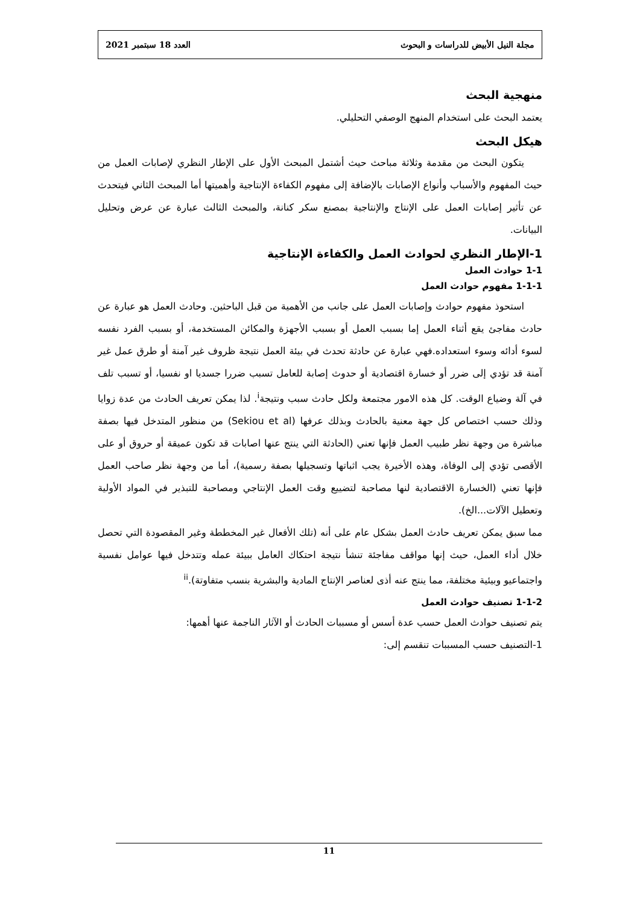مجلة النيل الأبيض للدراسات و البحوث العدد 18 سبتمبر 2021
منهجية البحث
يعتمد البحث على استخدام المنهج الوصفي التحليلي.
هيكل البحث
يتكون البحث من مقدمة وثلاثة مباحث حيث أشتمل المبحث الأول على الإطار النظري لإصابات العمل من حيث المفهوم والأسباب وأنواع الإصابات بالإضافة إلى مفهوم الكفاءة الإنتاجية وأهميتها أما المبحث الثاني فيتحدث عن تأثير إصابات العمل على الإنتاج والإنتاجية بمصنع سكر كنانة، والمبحث الثالث عبارة عن عرض وتحليل البيانات.
1-الإطار النظري لحوادث العمل والكفاءة الإنتاجية
1-1 حوادث العمل
1-1-1 مفهوم حوادث العمل
استحوذ مفهوم حوادث وإصابات العمل على جانب من الأهمية من قبل الباحثين. وحادث العمل هو عبارة عن حادث مفاجئ يقع أثناء العمل إما بسبب العمل أو بسبب الأجهزة والمكائن المستخدمة، أو بسبب الفرد نفسه لسوء أدائه وسوء استعداده.فهي عبارة عن حادثة تحدث في بيئة العمل نتيجة ظروف غير آمنة أو طرق عمل غير آمنة قد تؤدي إلى ضرر أو خسارة اقتصادية أو حدوث إصابة للعامل تسبب ضررا جسديا او نفسيا، أو تسبب تلف في آلة وضياع الوقت. كل هذه الامور مجتمعة ولكل حادث سبب ونتيجة<sup>i</sup>. لذا يمكن تعريف الحادث من عدة زوايا وذلك حسب اختصاص كل جهة معنية بالحادث وبذلك عرفها (Sekiou et al) من منظور المتدخل فيها بصفة مباشرة من وجهة نظر طبيب العمل فإنها تعني (الحادثة التي ينتج عنها اصابات قد تكون عميقة أو حروق أو على الأقصى تؤدي إلى الوفاة، وهذه الأخيرة يجب اثباتها وتسجيلها بصفة رسمية)، أما من وجهة نظر صاحب العمل فإنها تعني (الخسارة الاقتصادية لنها مصاحبة لتضييع وقت العمل الإنتاجي ومصاحبة للتبذير في المواد الأولية وتعطيل الآلات...الخ).
مما سبق يمكن تعريف حادث العمل بشكل عام على أنه (تلك الأفعال غير المخططة وغير المقصودة التي تحصل خلال أداء العمل، حيث إنها مواقف مفاجئة تنشأ نتيجة احتكاك العامل ببيئة عمله وتتدخل فيها عوامل نفسية واجتماعيو وبيئية مختلفة، مما ينتج عنه أذى لعناصر الإنتاج المادية والبشرية بنسب متفاوتة).<sup>ii</sup>
1-1-2 تصنيف حوادث العمل
يتم تصنيف حوادث العمل حسب عدة أسس أو مسببات الحادث أو الآثار الناجمة عنها أهمها:
1-التصنيف حسب المسببات تنقسم إلى:
11